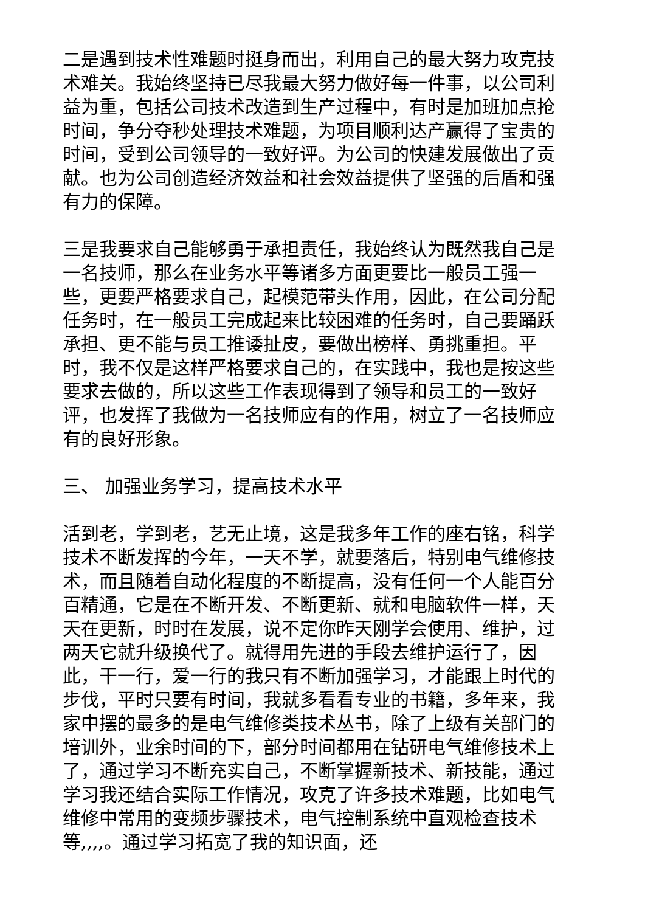二是遇到技术性难题时挺身而出，利用自己的最大努力攻克技术难关。我始终坚持已尽我最大努力做好每一件事，以公司利益为重，包括公司技术改造到生产过程中，有时是加班加点抢时间，争分夺秒处理技术难题，为项目顺利达产赢得了宝贵的时间，受到公司领导的一致好评。为公司的快建发展做出了贡献。也为公司创造经济效益和社会效益提供了坚强的后盾和强有力的保障。
三是我要求自己能够勇于承担责任，我始终认为既然我自己是一名技师，那么在业务水平等诸多方面更要比一般员工强一些，更要严格要求自己，起模范带头作用，因此，在公司分配任务时，在一般员工完成起来比较困难的任务时，自己要踊跃承担、更不能与员工推诿扯皮，要做出榜样、勇挑重担。平时，我不仅是这样严格要求自己的，在实践中，我也是按这些要求去做的，所以这些工作表现得到了领导和员工的一致好评，也发挥了我做为一名技师应有的作用，树立了一名技师应有的良好形象。
三、 加强业务学习，提高技术水平
活到老，学到老，艺无止境，这是我多年工作的座右铭，科学技术不断发挥的今年，一天不学，就要落后，特别电气维修技术，而且随着自动化程度的不断提高，没有任何一个人能百分百精通，它是在不断开发、不断更新、就和电脑软件一样，天天在更新，时时在发展，说不定你昨天刚学会使用、维护，过两天它就升级换代了。就得用先进的手段去维护运行了，因此，干一行，爱一行的我只有不断加强学习，才能跟上时代的步伐，平时只要有时间，我就多看看专业的书籍，多年来，我家中摆的最多的是电气维修类技术丛书，除了上级有关部门的培训外，业余时间的下，部分时间都用在钻研电气维修技术上了，通过学习不断充实自己，不断掌握新技术、新技能，通过学习我还结合实际工作情况，攻克了许多技术难题，比如电气维修中常用的变频步骤技术，电气控制系统中直观检查技术等,,,,。通过学习拓宽了我的知识面，还